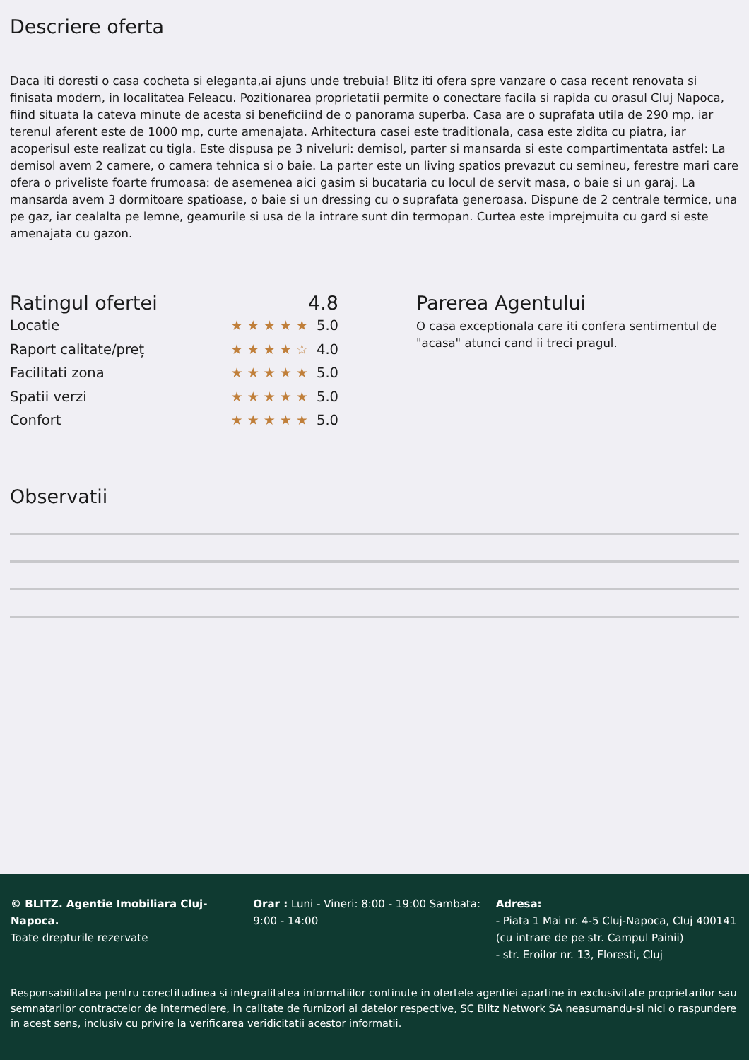Descriere oferta
Daca iti doresti o casa cocheta si eleganta,ai ajuns unde trebuia! Blitz iti ofera spre vanzare o casa recent renovata si finisata modern, in localitatea Feleacu. Pozitionarea proprietatii permite o conectare facila si rapida cu orasul Cluj Napoca, fiind situata la cateva minute de acesta si beneficiind de o panorama superba. Casa are o suprafata utila de 290 mp, iar terenul aferent este de 1000 mp, curte amenajata. Arhitectura casei este traditionala, casa este zidita cu piatra, iar acoperisul este realizat cu tigla. Este dispusa pe 3 niveluri: demisol, parter si mansarda si este compartimentata astfel: La demisol avem 2 camere, o camera tehnica si o baie. La parter este un living spatios prevazut cu semineu, ferestre mari care ofera o priveliste foarte frumoasa: de asemenea aici gasim si bucataria cu locul de servit masa, o baie si un garaj. La mansarda avem 3 dormitoare spatioase, o baie si un dressing cu o suprafata generoasa. Dispune de 2 centrale termice, una pe gaz, iar cealalta pe lemne, geamurile si usa de la intrare sunt din termopan. Curtea este imprejmuita cu gard si este amenajata cu gazon.
Ratingul ofertei 4.8
Locatie ★★★★★ 5.0
Raport calitate/preț ★★★★☆ 4.0
Facilitati zona ★★★★★ 5.0
Spatii verzi ★★★★★ 5.0
Confort ★★★★★ 5.0
Parerea Agentului
O casa exceptionala care iti confera sentimentul de "acasa" atunci cand ii treci pragul.
Observatii
© BLITZ. Agentie Imobiliara Cluj-Napoca.
Toate drepturile rezervate
Orar : Luni - Vineri: 8:00 - 19:00 Sambata: 9:00 - 14:00
Adresa:
- Piata 1 Mai nr. 4-5 Cluj-Napoca, Cluj 400141 (cu intrare de pe str. Campul Painii)
- str. Eroilor nr. 13, Floresti, Cluj
Responsabilitatea pentru corectitudinea si integralitatea informatiilor continute in ofertele agentiei apartine in exclusivitate proprietarilor sau semnatarilor contractelor de intermediere, in calitate de furnizori ai datelor respective, SC Blitz Network SA neasumandu-si nici o raspundere in acest sens, inclusiv cu privire la verificarea veridicitatii acestor informatii.